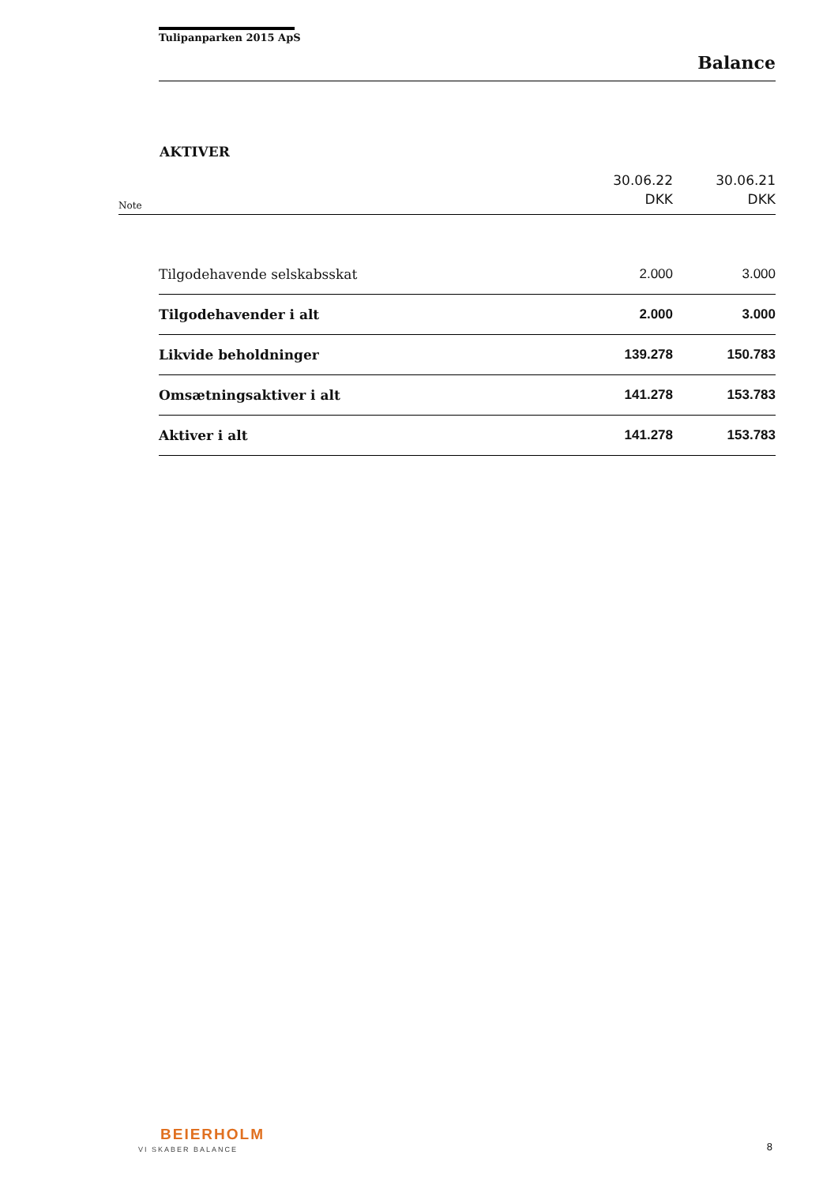Tulipanparken 2015 ApS
Balance
AKTIVER
| Note | | 30.06.22 DKK | 30.06.21 DKK |
| | Tilgodehavende selskabsskat | 2.000 | 3.000 |
| | Tilgodehavender i alt | 2.000 | 3.000 |
| | Likvide beholdninger | 139.278 | 150.783 |
| | Omsætningsaktiver i alt | 141.278 | 153.783 |
| | Aktiver i alt | 141.278 | 153.783 |
BEIERHOLM
VI SKABER BALANCE 8